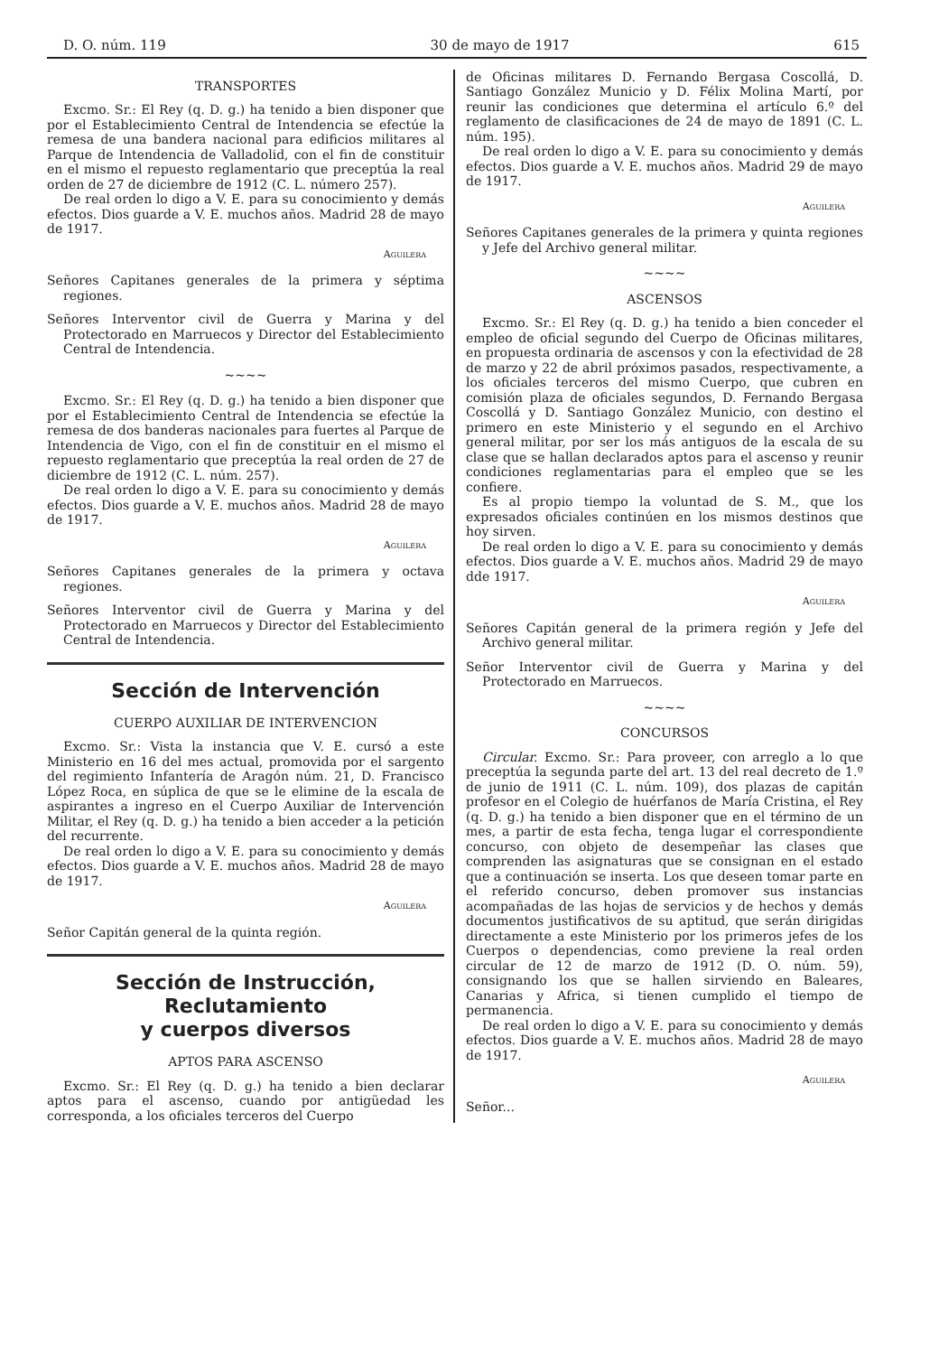D. O. núm. 119 30 de mayo de 1917 615
TRANSPORTES
Excmo. Sr.: El Rey (q. D. g.) ha tenido a bien disponer que por el Establecimiento Central de Intendencia se efectúe la remesa de una bandera nacional para edificios militares al Parque de Intendencia de Valladolid, con el fin de constituir en el mismo el repuesto reglamentario que preceptúa la real orden de 27 de diciembre de 1912 (C. L. número 257).
De real orden lo digo a V. E. para su conocimiento y demás efectos. Dios guarde a V. E. muchos años. Madrid 28 de mayo de 1917.
Aguilera
Señores Capitanes generales de la primera y séptima regiones.
Señores Interventor civil de Guerra y Marina y del Protectorado en Marruecos y Director del Establecimiento Central de Intendencia.
~~~~
Excmo. Sr.: El Rey (q. D. g.) ha tenido a bien disponer que por el Establecimiento Central de Intendencia se efectúe la remesa de dos banderas nacionales para fuertes al Parque de Intendencia de Vigo, con el fin de constituir en el mismo el repuesto reglamentario que preceptúa la real orden de 27 de diciembre de 1912 (C. L. núm. 257).
De real orden lo digo a V. E. para su conocimiento y demás efectos. Dios guarde a V. E. muchos años. Madrid 28 de mayo de 1917.
Aguilera
Señores Capitanes generales de la primera y octava regiones.
Señores Interventor civil de Guerra y Marina y del Protectorado en Marruecos y Director del Establecimiento Central de Intendencia.
Sección de Intervención
CUERPO AUXILIAR DE INTERVENCION
Excmo. Sr.: Vista la instancia que V. E. cursó a este Ministerio en 16 del mes actual, promovida por el sargento del regimiento Infantería de Aragón núm. 21, D. Francisco López Roca, en súplica de que se le elimine de la escala de aspirantes a ingreso en el Cuerpo Auxiliar de Intervención Militar, el Rey (q. D. g.) ha tenido a bien acceder a la petición del recurrente.
De real orden lo digo a V. E. para su conocimiento y demás efectos. Dios guarde a V. E. muchos años. Madrid 28 de mayo de 1917.
Aguilera
Señor Capitán general de la quinta región.
Sección de Instrucción, Reclutamiento
y cuerpos diversos
APTOS PARA ASCENSO
Excmo. Sr.: El Rey (q. D. g.) ha tenido a bien declarar aptos para el ascenso, cuando por antigüedad les corresponda, a los oficiales terceros del Cuerpo
de Oficinas militares D. Fernando Bergasa Coscollá, D. Santiago González Municio y D. Félix Molina Martí, por reunir las condiciones que determina el artículo 6.º del reglamento de clasificaciones de 24 de mayo de 1891 (C. L. núm. 195).
De real orden lo digo a V. E. para su conocimiento y demás efectos. Dios guarde a V. E. muchos años. Madrid 29 de mayo de 1917.
Aguilera
Señores Capitanes generales de la primera y quinta regiones y Jefe del Archivo general militar.
~~~~
ASCENSOS
Excmo. Sr.: El Rey (q. D. g.) ha tenido a bien conceder el empleo de oficial segundo del Cuerpo de Oficinas militares, en propuesta ordinaria de ascensos y con la efectividad de 28 de marzo y 22 de abril próximos pasados, respectivamente, a los oficiales terceros del mismo Cuerpo, que cubren en comisión plaza de oficiales segundos, D. Fernando Bergasa Coscollá y D. Santiago González Municio, con destino el primero en este Ministerio y el segundo en el Archivo general militar, por ser los más antiguos de la escala de su clase que se hallan declarados aptos para el ascenso y reunir condiciones reglamentarias para el empleo que se les confiere.
Es al propio tiempo la voluntad de S. M., que los expresados oficiales continúen en los mismos destinos que hoy sirven.
De real orden lo digo a V. E. para su conocimiento y demás efectos. Dios guarde a V. E. muchos años. Madrid 29 de mayo dde 1917.
Aguilera
Señores Capitán general de la primera región y Jefe del Archivo general militar.
Señor Interventor civil de Guerra y Marina y del Protectorado en Marruecos.
~~~~
CONCURSOS
Circular. Excmo. Sr.: Para proveer, con arreglo a lo que preceptúa la segunda parte del art. 13 del real decreto de 1.º de junio de 1911 (C. L. núm. 109), dos plazas de capitán profesor en el Colegio de huérfanos de María Cristina, el Rey (q. D. g.) ha tenido a bien disponer que en el término de un mes, a partir de esta fecha, tenga lugar el correspondiente concurso, con objeto de desempeñar las clases que comprenden las asignaturas que se consignan en el estado que a continuación se inserta. Los que deseen tomar parte en el referido concurso, deben promover sus instancias acompañadas de las hojas de servicios y de hechos y demás documentos justificativos de su aptitud, que serán dirigidas directamente a este Ministerio por los primeros jefes de los Cuerpos o dependencias, como previene la real orden circular de 12 de marzo de 1912 (D. O. núm. 59), consignando los que se hallen sirviendo en Baleares, Canarias y Africa, si tienen cumplido el tiempo de permanencia.
De real orden lo digo a V. E. para su conocimiento y demás efectos. Dios guarde a V. E. muchos años. Madrid 28 de mayo de 1917.
Aguilera
Señor...